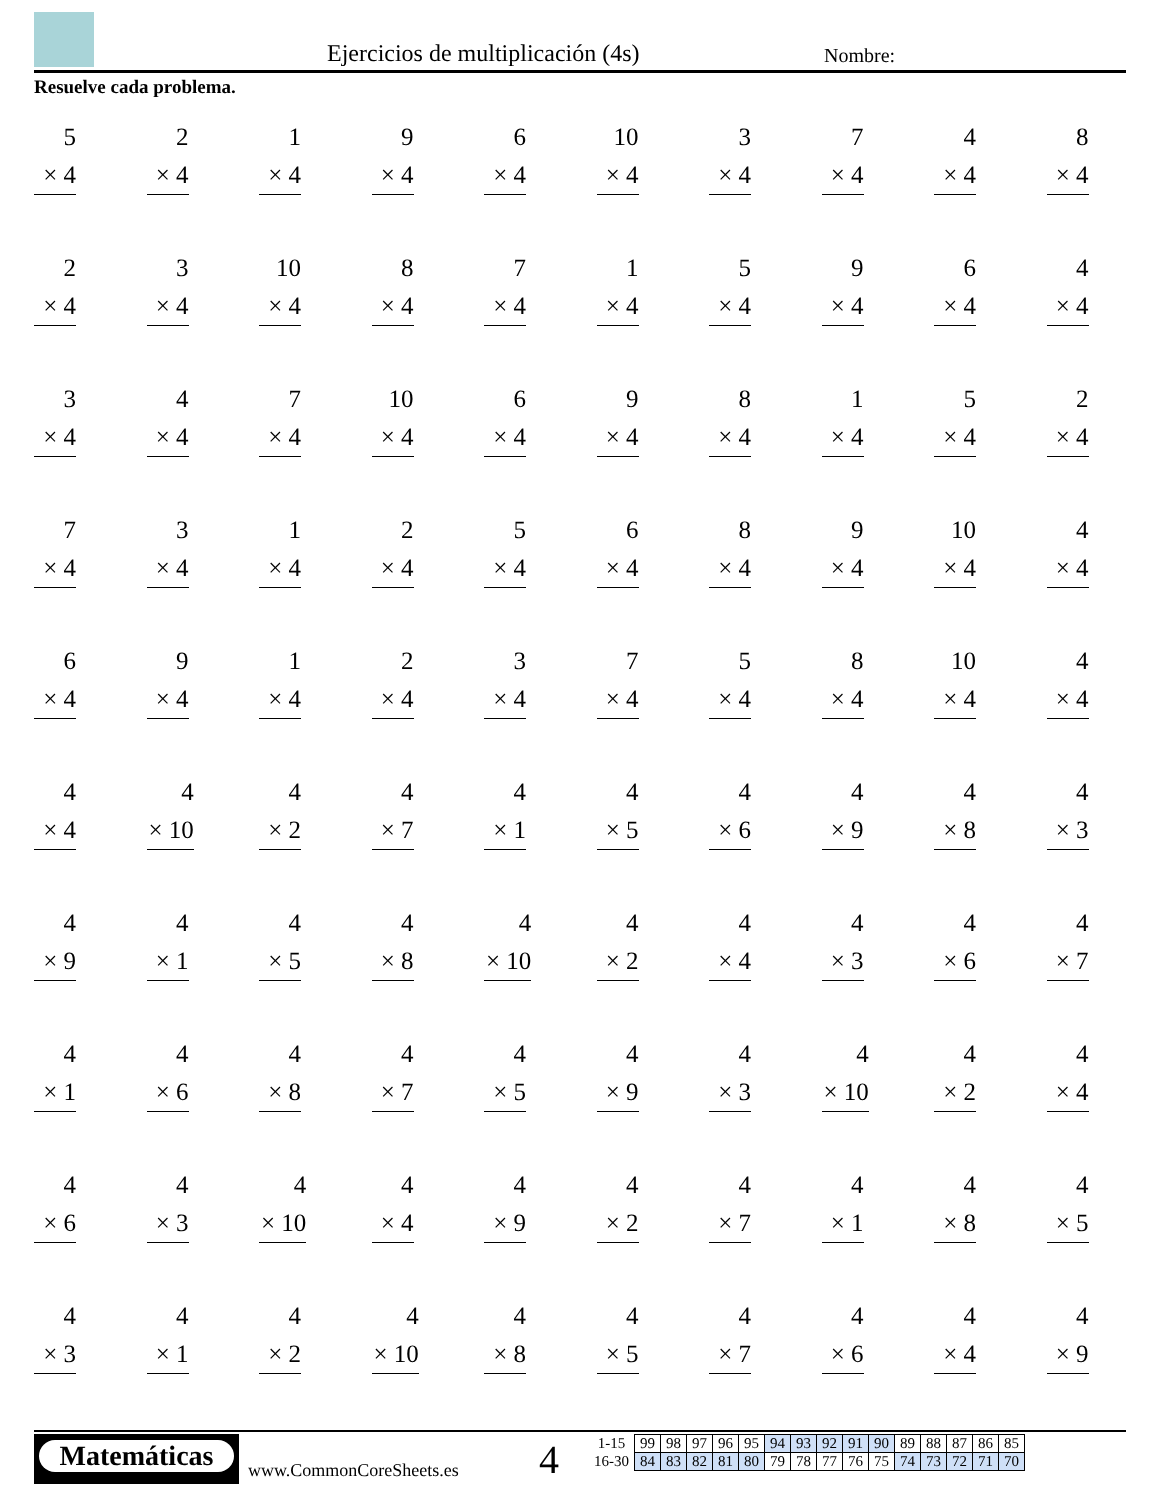Ejercicios de multiplicación (4s)
Nombre:
Resuelve cada problema.
| 5 × 4 | 2 × 4 | 1 × 4 | 9 × 4 | 6 × 4 | 10 × 4 | 3 × 4 | 7 × 4 | 4 × 4 | 8 × 4 |
| 2 × 4 | 3 × 4 | 10 × 4 | 8 × 4 | 7 × 4 | 1 × 4 | 5 × 4 | 9 × 4 | 6 × 4 | 4 × 4 |
| 3 × 4 | 4 × 4 | 7 × 4 | 10 × 4 | 6 × 4 | 9 × 4 | 8 × 4 | 1 × 4 | 5 × 4 | 2 × 4 |
| 7 × 4 | 3 × 4 | 1 × 4 | 2 × 4 | 5 × 4 | 6 × 4 | 8 × 4 | 9 × 4 | 10 × 4 | 4 × 4 |
| 6 × 4 | 9 × 4 | 1 × 4 | 2 × 4 | 3 × 4 | 7 × 4 | 5 × 4 | 8 × 4 | 10 × 4 | 4 × 4 |
| 4 × 4 | 4 × 10 | 4 × 2 | 4 × 7 | 4 × 1 | 4 × 5 | 4 × 6 | 4 × 9 | 4 × 8 | 4 × 3 |
| 4 × 9 | 4 × 1 | 4 × 5 | 4 × 8 | 4 × 10 | 4 × 2 | 4 × 4 | 4 × 3 | 4 × 6 | 4 × 7 |
| 4 × 1 | 4 × 6 | 4 × 8 | 4 × 7 | 4 × 5 | 4 × 9 | 4 × 3 | 4 × 10 | 4 × 2 | 4 × 4 |
| 4 × 6 | 4 × 3 | 4 × 10 | 4 × 4 | 4 × 9 | 4 × 2 | 4 × 7 | 4 × 1 | 4 × 8 | 4 × 5 |
| 4 × 3 | 4 × 1 | 4 × 2 | 4 × 10 | 4 × 8 | 4 × 5 | 4 × 7 | 4 × 6 | 4 × 4 | 4 × 9 |
Matemáticas
www.CommonCoreSheets.es 4
| 1-15 | 99 | 98 | 97 | 96 | 95 | 94 | 93 | 92 | 91 | 90 | 89 | 88 | 87 | 86 | 85 |
| 16-30 | 84 | 83 | 82 | 81 | 80 | 79 | 78 | 77 | 76 | 75 | 74 | 73 | 72 | 71 | 70 |